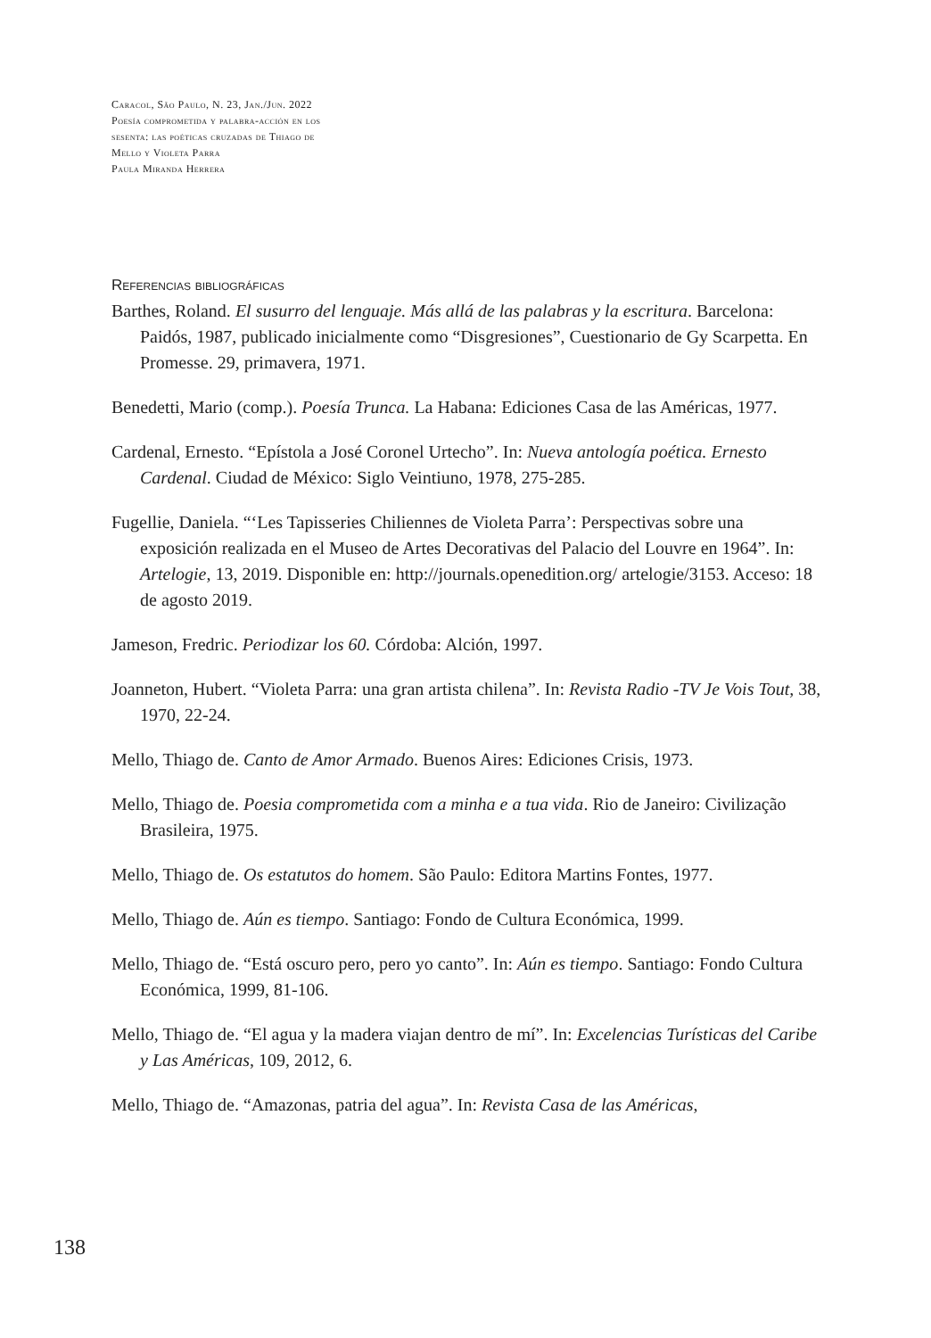Caracol, São Paulo, N. 23, Jan./Jun. 2022
Poesía comprometida y palabra-acción en los
sesenta: las poéticas cruzadas de Thiago de
Mello y Violeta Parra
Paula Miranda Herrera
Referencias bibliográficas
Barthes, Roland. El susurro del lenguaje. Más allá de las palabras y la escritura. Barcelona: Paidós, 1987, publicado inicialmente como “Disgresiones”, Cuestionario de Gy Scarpetta. En Promesse. 29, primavera, 1971.
Benedetti, Mario (comp.). Poesía Trunca. La Habana: Ediciones Casa de las Américas, 1977.
Cardenal, Ernesto. “Epístola a José Coronel Urtecho”. In: Nueva antología poética. Ernesto Cardenal. Ciudad de México: Siglo Veintiuno, 1978, 275-285.
Fugellie, Daniela. “‘Les Tapisseries Chiliennes de Violeta Parra’: Perspectivas sobre una exposición realizada en el Museo de Artes Decorativas del Palacio del Louvre en 1964”. In: Artelogie, 13, 2019. Disponible en: http://journals.openedition.org/ artelogie/3153. Acceso: 18 de agosto 2019.
Jameson, Fredric. Periodizar los 60. Córdoba: Alción, 1997.
Joanneton, Hubert. “Violeta Parra: una gran artista chilena”. In: Revista Radio -TV Je Vois Tout, 38, 1970, 22-24.
Mello, Thiago de. Canto de Amor Armado. Buenos Aires: Ediciones Crisis, 1973.
Mello, Thiago de. Poesia comprometida com a minha e a tua vida. Rio de Janeiro: Civilização Brasileira, 1975.
Mello, Thiago de. Os estatutos do homem. São Paulo: Editora Martins Fontes, 1977.
Mello, Thiago de. Aún es tiempo. Santiago: Fondo de Cultura Económica, 1999.
Mello, Thiago de. “Está oscuro pero, pero yo canto”. In: Aún es tiempo. Santiago: Fondo Cultura Económica, 1999, 81-106.
Mello, Thiago de. “El agua y la madera viajan dentro de mí”. In: Excelencias Turísticas del Caribe y Las Américas, 109, 2012, 6.
Mello, Thiago de. “Amazonas, patria del agua”. In: Revista Casa de las Américas,
138